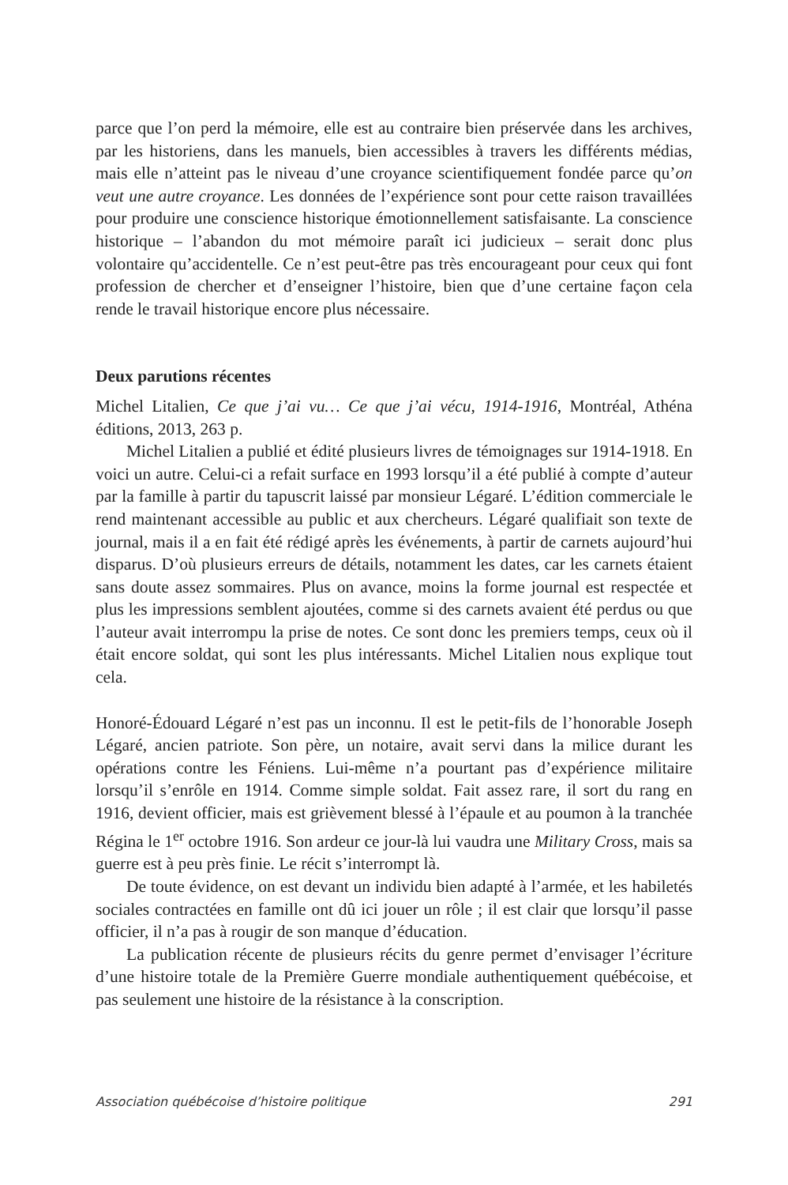parce que l’on perd la mémoire, elle est au contraire bien préservée dans les archives, par les historiens, dans les manuels, bien accessibles à travers les différents médias, mais elle n’atteint pas le niveau d’une croyance scientifiquement fondée parce qu’on veut une autre croyance. Les données de l’expérience sont pour cette raison travaillées pour produire une conscience historique émotionnellement satisfaisante. La conscience historique – l’abandon du mot mémoire paraît ici judicieux – serait donc plus volontaire qu’accidentelle. Ce n’est peut-être pas très encourageant pour ceux qui font profession de chercher et d’enseigner l’histoire, bien que d’une certaine façon cela rende le travail historique encore plus nécessaire.
Deux parutions récentes
Michel Litalien, Ce que j’ai vu… Ce que j’ai vécu, 1914-1916, Montréal, Athéna éditions, 2013, 263 p.
Michel Litalien a publié et édité plusieurs livres de témoignages sur 1914-1918. En voici un autre. Celui-ci a refait surface en 1993 lorsqu’il a été publié à compte d’auteur par la famille à partir du tapuscrit laissé par monsieur Légaré. L’édition commerciale le rend maintenant accessible au public et aux chercheurs. Légaré qualifiait son texte de journal, mais il a en fait été rédigé après les événements, à partir de carnets aujourd’hui disparus. D’où plusieurs erreurs de détails, notamment les dates, car les carnets étaient sans doute assez sommaires. Plus on avance, moins la forme journal est respectée et plus les impressions semblent ajoutées, comme si des carnets avaient été perdus ou que l’auteur avait interrompu la prise de notes. Ce sont donc les premiers temps, ceux où il était encore soldat, qui sont les plus intéressants. Michel Litalien nous explique tout cela.
Honoré-Édouard Légaré n’est pas un inconnu. Il est le petit-fils de l’honorable Joseph Légaré, ancien patriote. Son père, un notaire, avait servi dans la milice durant les opérations contre les Féniens. Lui-même n’a pourtant pas d’expérience militaire lorsqu’il s’enrôle en 1914. Comme simple soldat. Fait assez rare, il sort du rang en 1916, devient officier, mais est grièvement blessé à l’épaule et au poumon à la tranchée Régina le 1<sup>er</sup> octobre 1916. Son ardeur ce jour-là lui vaudra une Military Cross, mais sa guerre est à peu près finie. Le récit s’interrompt là.
De toute évidence, on est devant un individu bien adapté à l’armée, et les habiletés sociales contractées en famille ont dû ici jouer un rôle ; il est clair que lorsqu’il passe officier, il n’a pas à rougir de son manque d’éducation.
La publication récente de plusieurs récits du genre permet d’envisager l’écriture d’une histoire totale de la Première Guerre mondiale authentiquement québécoise, et pas seulement une histoire de la résistance à la conscription.
Association québécoise d’histoire politique 291